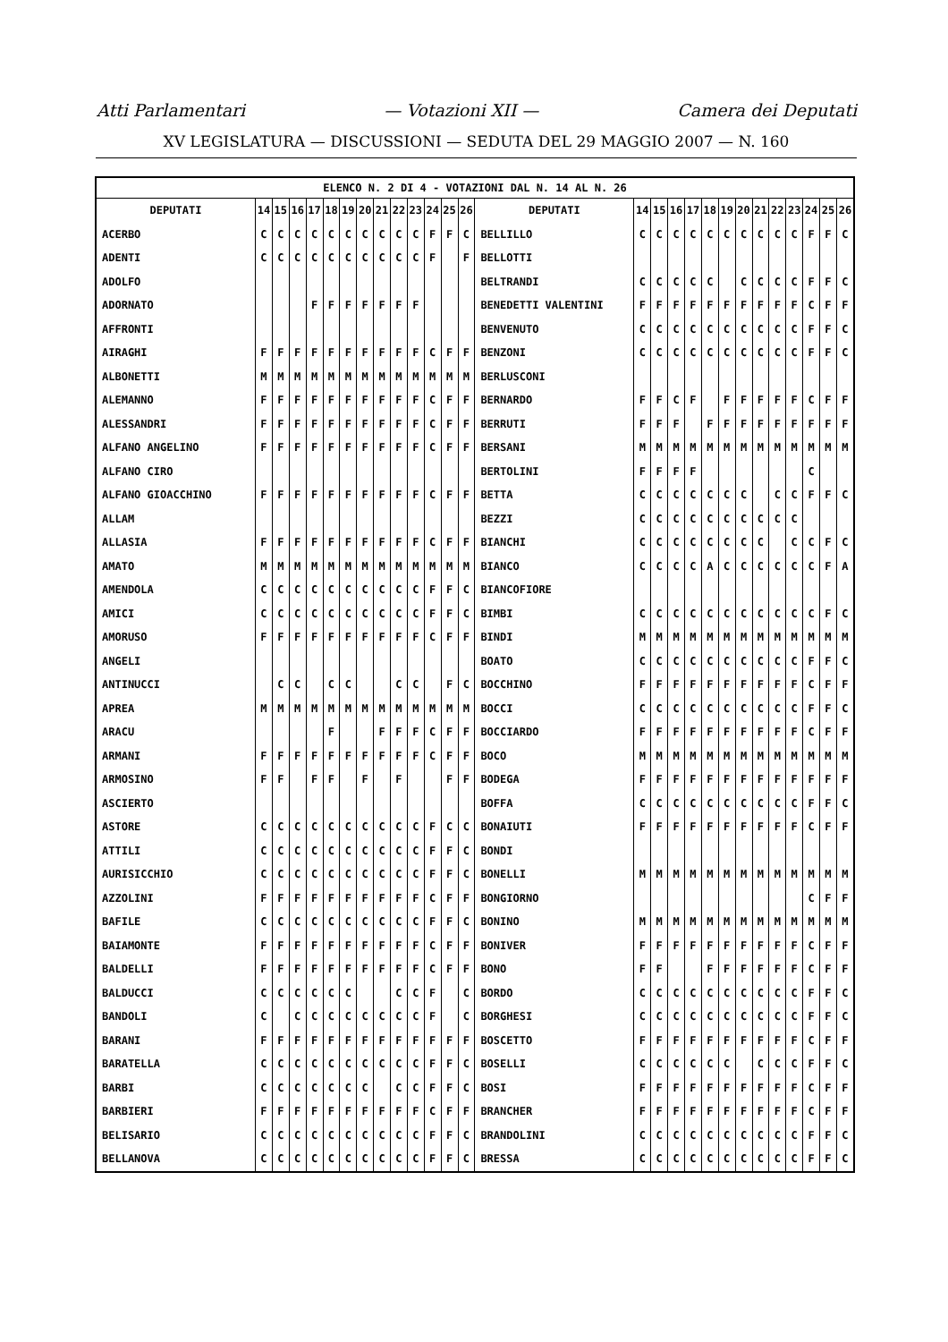Atti Parlamentari — Votazioni XII — Camera dei Deputati
XV LEGISLATURA — DISCUSSIONI — SEDUTA DEL 29 MAGGIO 2007 — N. 160
| ELENCO N. 2 DI 4 - VOTAZIONI DAL N. 14 AL N. 26 | | | | | | | | | | | | | | | | | | | | | | | | | | | |
| --- | --- | --- | --- | --- | --- | --- | --- | --- | --- | --- | --- | --- | --- | --- | --- | --- | --- | --- | --- | --- | --- | --- | --- | --- | --- | --- | --- |
| DEPUTATI | 14 | 15 | 16 | 17 | 18 | 19 | 20 | 21 | 22 | 23 | 24 | 25 | 26 | DEPUTATI | 14 | 15 | 16 | 17 | 18 | 19 | 20 | 21 | 22 | 23 | 24 | 25 | 26 |
| ACERBO | C | C | C | C | C | C | C | C | C | C | F | F | C | BELLILLO | C | C | C | C | C | C | C | C | C | C | F | F | C |
| ADENTI | C | C | C | C | C | C | C | C | C | C | F | | F | BELLOTTI | | | | | | | | | | | | | |
| ADOLFO | | | | | | | | | | | | | | BELTRANDI | C | C | C | C | C | | C | C | C | C | F | F | C |
| ADORNATO | | | | F | F | F | F | F | F | F | | | | BENEDETTI VALENTINI | F | F | F | F | F | F | F | F | F | F | C | F | F |
| AFFRONTI | | | | | | | | | | | | | | BENVENUTO | C | C | C | C | C | C | C | C | C | C | F | F | C |
| AIRAGHI | F | F | F | F | F | F | F | F | F | F | C | F | F | BENZONI | C | C | C | C | C | C | C | C | C | C | F | F | C |
| ALBONETTI | M | M | M | M | M | M | M | M | M | M | M | M | M | BERLUSCONI | | | | | | | | | | | | | |
| ALEMANNO | F | F | F | F | F | F | F | F | F | F | C | F | F | BERNARDO | F | F | C | F | | F | F | F | F | F | C | F | F |
| ALESSANDRI | F | F | F | F | F | F | F | F | F | F | C | F | F | BERRUTI | F | F | F | | F | F | F | F | F | F | F | F | F |
| ALFANO ANGELINO | F | F | F | F | F | F | F | F | F | F | C | F | F | BERSANI | M | M | M | M | M | M | M | M | M | M | M | M | M |
| ALFANO CIRO | | | | | | | | | | | | | | BERTOLINI | F | F | F | F | | | | | | | C | | |
| ALFANO GIOACCHINO | F | F | F | F | F | F | F | F | F | F | C | F | F | BETTA | C | C | C | C | C | C | C | | C | C | F | F | C |
| ALLAM | | | | | | | | | | | | | | BEZZI | C | C | C | C | C | C | C | C | C | C | | | |
| ALLASIA | F | F | F | F | F | F | F | F | F | F | C | F | F | BIANCHI | C | C | C | C | C | C | C | C | | C | C | F | C |
| AMATO | M | M | M | M | M | M | M | M | M | M | M | M | M | BIANCO | C | C | C | C | A | C | C | C | C | C | C | F | A |
| AMENDOLA | C | C | C | C | C | C | C | C | C | C | F | F | C | BIANCOFIORE | | | | | | | | | | | | | |
| AMICI | C | C | C | C | C | C | C | C | C | C | F | F | C | BIMBI | C | C | C | C | C | C | C | C | C | C | C | F | C |
| AMORUSO | F | F | F | F | F | F | F | F | F | F | C | F | F | BINDI | M | M | M | M | M | M | M | M | M | M | M | M | M |
| ANGELI | | | | | | | | | | | | | | BOATO | C | C | C | C | C | C | C | C | C | C | F | F | C |
| ANTINUCCI | | C | C | | C | C | | | C | C | | F | C | BOCCHINO | F | F | F | F | F | F | F | F | F | F | C | F | F |
| APREA | M | M | M | M | M | M | M | M | M | M | M | M | M | BOCCI | C | C | C | C | C | C | C | C | C | C | F | F | C |
| ARACU | | | | | F | | | F | F | F | C | F | F | BOCCIARDO | F | F | F | F | F | F | F | F | F | F | C | F | F |
| ARMANI | F | F | F | F | F | F | F | F | F | F | C | F | F | BOCO | M | M | M | M | M | M | M | M | M | M | M | M | M |
| ARMOSINO | F | F | | F | F | | F | | F | | | F | F | BODEGA | F | F | F | F | F | F | F | F | F | F | F | F | F |
| ASCIERTO | | | | | | | | | | | | | | BOFFA | C | C | C | C | C | C | C | C | C | C | F | F | C |
| ASTORE | C | C | C | C | C | C | C | C | C | C | F | C | C | BONAIUTI | F | F | F | F | F | F | F | F | F | F | C | F | F |
| ATTILI | C | C | C | C | C | C | C | C | C | C | F | F | C | BONDI | | | | | | | | | | | | | |
| AURISICCHIO | C | C | C | C | C | C | C | C | C | C | F | F | C | BONELLI | M | M | M | M | M | M | M | M | M | M | M | M | M |
| AZZOLINI | F | F | F | F | F | F | F | F | F | F | C | F | F | BONGIORNO | | | | | | | | | | | C | F | F |
| BAFILE | C | C | C | C | C | C | C | C | C | C | F | F | C | BONINO | M | M | M | M | M | M | M | M | M | M | M | M | M |
| BAIAMONTE | F | F | F | F | F | F | F | F | F | F | C | F | F | BONIVER | F | F | F | F | F | F | F | F | F | F | C | F | F |
| BALDELLI | F | F | F | F | F | F | F | F | F | F | C | F | F | BONO | F | F | | | F | F | F | F | F | F | C | F | F |
| BALDUCCI | C | C | C | C | C | C | | | C | C | F | | C | BORDO | C | C | C | C | C | C | C | C | C | C | F | F | C |
| BANDOLI | C | | C | C | C | C | C | C | C | C | F | | C | BORGHESI | C | C | C | C | C | C | C | C | C | C | F | F | C |
| BARANI | F | F | F | F | F | F | F | F | F | F | F | F | F | BOSCETTO | F | F | F | F | F | F | F | F | F | F | C | F | F |
| BARATELLA | C | C | C | C | C | C | C | C | C | C | F | F | C | BOSELLI | C | C | C | C | C | C | | C | C | C | F | F | C |
| BARBI | C | C | C | C | C | C | C | | C | C | F | F | C | BOSI | F | F | F | F | F | F | F | F | F | F | C | F | F |
| BARBIERI | F | F | F | F | F | F | F | F | F | F | C | F | F | BRANCHER | F | F | F | F | F | F | F | F | F | F | C | F | F |
| BELISARIO | C | C | C | C | C | C | C | C | C | C | F | F | C | BRANDOLINI | C | C | C | C | C | C | C | C | C | C | F | F | C |
| BELLANOVA | C | C | C | C | C | C | C | C | C | C | F | F | C | BRESSA | C | C | C | C | C | C | C | C | C | C | F | F | C |